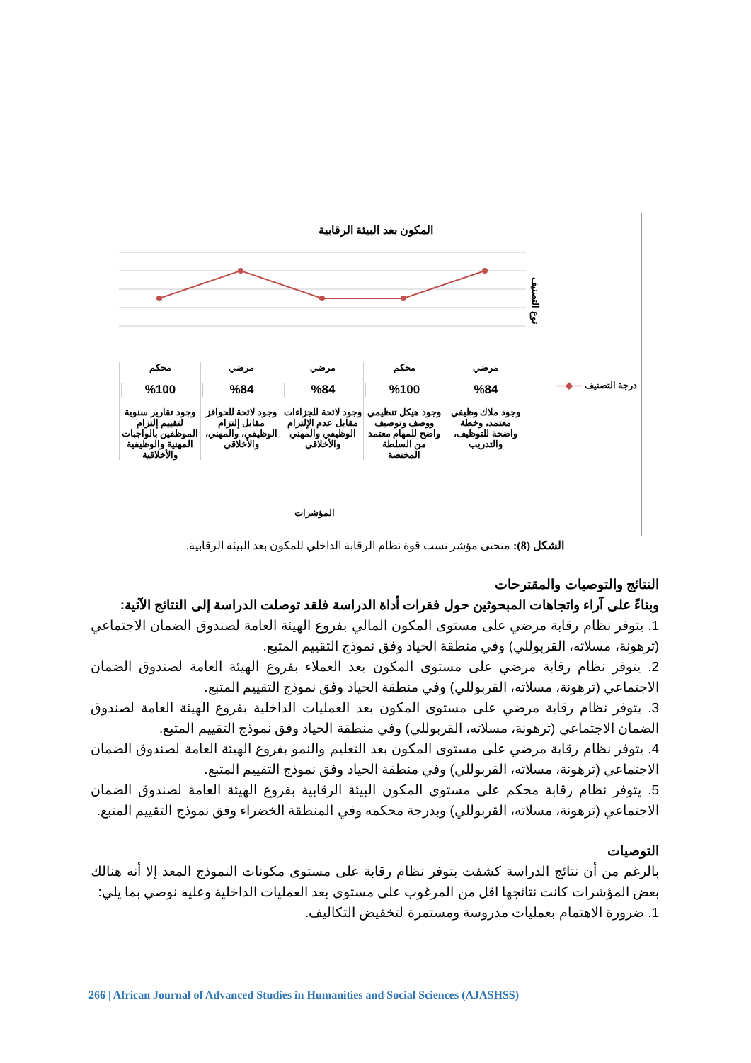المكون بعد البيئة الرقابية
نوع التصنيف
محكم
%100
وجود تقارير سنوية لتقييم إلتزام الموظفين بالواجبات المهنية والوظيفية والأخلاقية
مرضي
%84
وجود لائحة للحوافز مقابل إلتزام الوظيفي، والمهني، والأخلاقي
مرضي
%84
وجود لائحة للجزاءات مقابل عدم الإلتزام الوظيفي والمهني والأخلاقي
محكم
%100
وجود هيكل تنظيمي ووصف وتوصيف واضح للمهام معتمد من السلطة المختصة
مرضي
%84
وجود ملاك وظيفي معتمد، وخطة واضحة للتوظيف، والتدريب
المؤشرات
درجة التصنيف —◆—
الشكل (8): منحنى مؤشر نسب قوة نظام الرقابة الداخلي للمكون بعد البيئة الرقابية.
النتائج والتوصيات والمقترحات
وبناءً على آراء واتجاهات المبحوثين حول فقرات أداة الدراسة فلقد توصلت الدراسة إلى النتائج الآتية:
1. يتوفر نظام رقابة مرضي على مستوى المكون المالي بفروع الهيئة العامة لصندوق الضمان الاجتماعي (ترهونة، مسلاته، القربوللي) وفي منطقة الحياد وفق نموذج التقييم المتبع.
2. يتوفر نظام رقابة مرضي على مستوى المكون بعد العملاء بفروع الهيئة العامة لصندوق الضمان الاجتماعي (ترهونة، مسلاته، القربوللي) وفي منطقة الحياد وفق نموذج التقييم المتبع.
3. يتوفر نظام رقابة مرضي على مستوى المكون بعد العمليات الداخلية بفروع الهيئة العامة لصندوق الضمان الاجتماعي (ترهونة، مسلاته، القربوللي) وفي منطقة الحياد وفق نموذج التقييم المتبع.
4. يتوفر نظام رقابة مرضي على مستوى المكون بعد التعليم والنمو بفروع الهيئة العامة لصندوق الضمان الاجتماعي (ترهونة، مسلاته، القربوللي) وفي منطقة الحياد وفق نموذج التقييم المتبع.
5. يتوفر نظام رقابة محكم على مستوى المكون البيئة الرقابية بفروع الهيئة العامة لصندوق الضمان الاجتماعي (ترهونة، مسلاته، القربوللي) وبدرجة محكمه وفي المنطقة الخضراء وفق نموذج التقييم المتبع.
التوصيات
بالرغم من أن نتائج الدراسة كشفت بتوفر نظام رقابة على مستوى مكونات النموذج المعد إلا أنه هنالك بعض المؤشرات كانت نتائجها اقل من المرغوب على مستوى بعد العمليات الداخلية وعليه نوصي بما يلي:
1. ضرورة الاهتمام بعمليات مدروسة ومستمرة لتخفيض التكاليف.
266 | African Journal of Advanced Studies in Humanities and Social Sciences (AJASHSS)